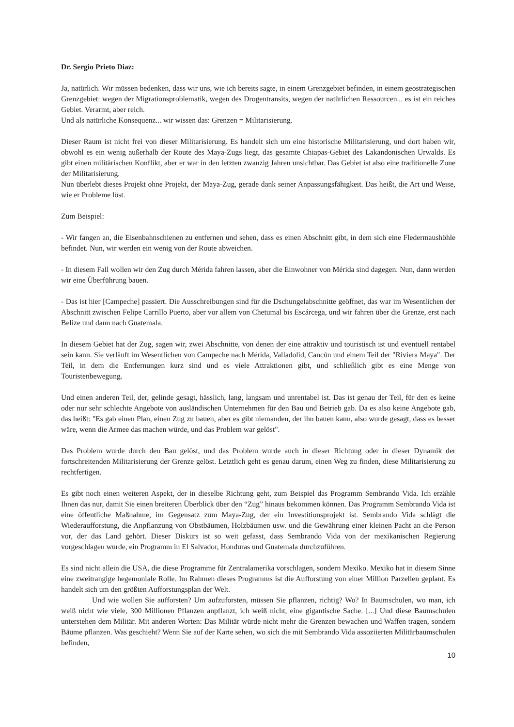Dr. Sergio Prieto Diaz:
Ja, natürlich. Wir müssen bedenken, dass wir uns, wie ich bereits sagte, in einem Grenzgebiet befinden, in einem geostrategischen Grenzgebiet: wegen der Migrationsproblematik, wegen des Drogentransits, wegen der natürlichen Ressourcen... es ist ein reiches Gebiet. Verarmt, aber reich.
Und als natürliche Konsequenz... wir wissen das: Grenzen = Militarisierung.
Dieser Raum ist nicht frei von dieser Militarisierung. Es handelt sich um eine historische Militarisierung, und dort haben wir, obwohl es ein wenig außerhalb der Route des Maya-Zugs liegt, das gesamte Chiapas-Gebiet des Lakandonischen Urwalds. Es gibt einen militärischen Konflikt, aber er war in den letzten zwanzig Jahren unsichtbar. Das Gebiet ist also eine traditionelle Zone der Militarisierung.
Nun überlebt dieses Projekt ohne Projekt, der Maya-Zug, gerade dank seiner Anpassungsfähigkeit. Das heißt, die Art und Weise, wie er Probleme löst.
Zum Beispiel:
- Wir fangen an, die Eisenbahnschienen zu entfernen und sehen, dass es einen Abschnitt gibt, in dem sich eine Fledermaushöhle befindet. Nun, wir werden ein wenig von der Route abweichen.
- In diesem Fall wollen wir den Zug durch Mérida fahren lassen, aber die Einwohner von Mérida sind dagegen. Nun, dann werden wir eine Überführung bauen.
- Das ist hier [Campeche] passiert. Die Ausschreibungen sind für die Dschungelabschnitte geöffnet, das war im Wesentlichen der Abschnitt zwischen Felipe Carrillo Puerto, aber vor allem von Chetumal bis Escárcega, und wir fahren über die Grenze, erst nach Belize und dann nach Guatemala.
In diesem Gebiet hat der Zug, sagen wir, zwei Abschnitte, von denen der eine attraktiv und touristisch ist und eventuell rentabel sein kann. Sie verläuft im Wesentlichen von Campeche nach Mérida, Valladolid, Cancún und einem Teil der "Riviera Maya". Der Teil, in dem die Entfernungen kurz sind und es viele Attraktionen gibt, und schließlich gibt es eine Menge von Touristenbewegung.
Und einen anderen Teil, der, gelinde gesagt, hässlich, lang, langsam und unrentabel ist. Das ist genau der Teil, für den es keine oder nur sehr schlechte Angebote von ausländischen Unternehmen für den Bau und Betrieb gab. Da es also keine Angebote gab, das heißt: "Es gab einen Plan, einen Zug zu bauen, aber es gibt niemanden, der ihn bauen kann, also wurde gesagt, dass es besser wäre, wenn die Armee das machen würde, und das Problem war gelöst".
Das Problem wurde durch den Bau gelöst, und das Problem wurde auch in dieser Richtung oder in dieser Dynamik der fortschreitenden Militarisierung der Grenze gelöst. Letztlich geht es genau darum, einen Weg zu finden, diese Militarisierung zu rechtfertigen.
Es gibt noch einen weiteren Aspekt, der in dieselbe Richtung geht, zum Beispiel das Programm Sembrando Vida. Ich erzähle Ihnen das nur, damit Sie einen breiteren Überblick über den “Zug” hinaus bekommen können. Das Programm Sembrando Vida ist eine öffentliche Maßnahme, im Gegensatz zum Maya-Zug, der ein Investitionsprojekt ist. Sembrando Vida schlägt die Wiederaufforstung, die Anpflanzung von Obstbäumen, Holzbäumen usw. und die Gewährung einer kleinen Pacht an die Person vor, der das Land gehört. Dieser Diskurs ist so weit gefasst, dass Sembrando Vida von der mexikanischen Regierung vorgeschlagen wurde, ein Programm in El Salvador, Honduras und Guatemala durchzuführen.
Es sind nicht allein die USA, die diese Programme für Zentralamerika vorschlagen, sondern Mexiko. Mexiko hat in diesem Sinne eine zweitrangige hegemoniale Rolle. Im Rahmen dieses Programms ist die Aufforstung von einer Million Parzellen geplant. Es handelt sich um den größten Aufforstungsplan der Welt.
Und wie wollen Sie aufforsten? Um aufzuforsten, müssen Sie pflanzen, richtig? Wo? In Baumschulen, wo man, ich weiß nicht wie viele, 300 Millionen Pflanzen anpflanzt, ich weiß nicht, eine gigantische Sache. [...] Und diese Baumschulen unterstehen dem Militär. Mit anderen Worten: Das Militär würde nicht mehr die Grenzen bewachen und Waffen tragen, sondern Bäume pflanzen. Was geschieht? Wenn Sie auf der Karte sehen, wo sich die mit Sembrando Vida assoziierten Militärbaumschulen befinden,
10